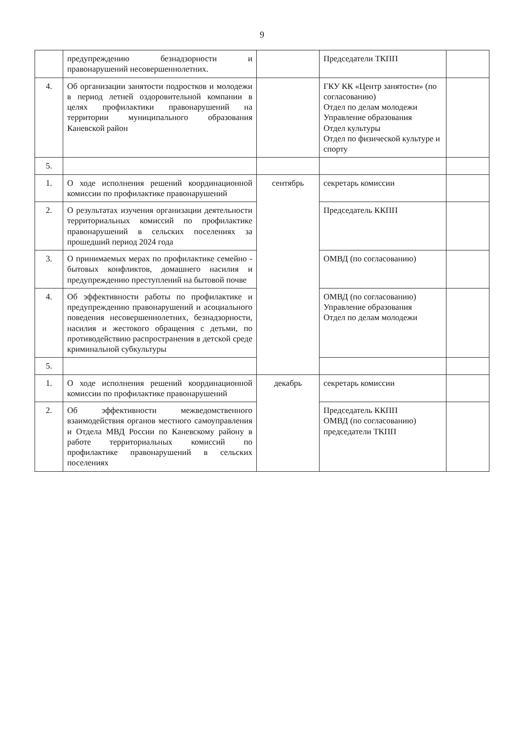9
| | предупреждению безнадзорности и правонарушений несовершеннолетних. | | Председатели ТКПП | |
| 4. | Об организации занятости подростков и молодежи в период летней оздоровительной компании в целях профилактики правонарушений на территории муниципального образования Каневской район | | ГКУ КК «Центр занятости» (по согласованию) Отдел по делам молодежи Управление образования Отдел культуры Отдел по физической культуре и спорту | |
| 5. | | | | |
| 1. | О ходе исполнения решений координационной комиссии по профилактике правонарушений | сентябрь | секретарь комиссии | |
| 2. | О результатах изучения организации деятельности территориальных комиссий по профилактике правонарушений в сельских поселениях за прошедший период 2024 года | | Председатель ККПП | |
| 3. | О принимаемых мерах по профилактике семейно - бытовых конфликтов, домашнего насилия и предупреждению преступлений на бытовой почве | | ОМВД (по согласованию) | |
| 4. | Об эффективности работы по профилактике и предупреждению правонарушений и асоциального поведения несовершеннолетних, безнадзорности, насилия и жестокого обращения с детьми, по противодействию распространения в детской среде криминальной субкультуры | | ОМВД (по согласованию) Управление образования Отдел по делам молодежи | |
| 5. | | | | |
| 1. | О ходе исполнения решений координационной комиссии по профилактике правонарушений | декабрь | секретарь комиссии | |
| 2. | Об эффективности межведомственного взаимодействия органов местного самоуправления и Отдела МВД России по Каневскому району в работе территориальных комиссий по профилактике правонарушений в сельских поселениях | | Председатель ККПП ОМВД (по согласованию) председатели ТКПП | |